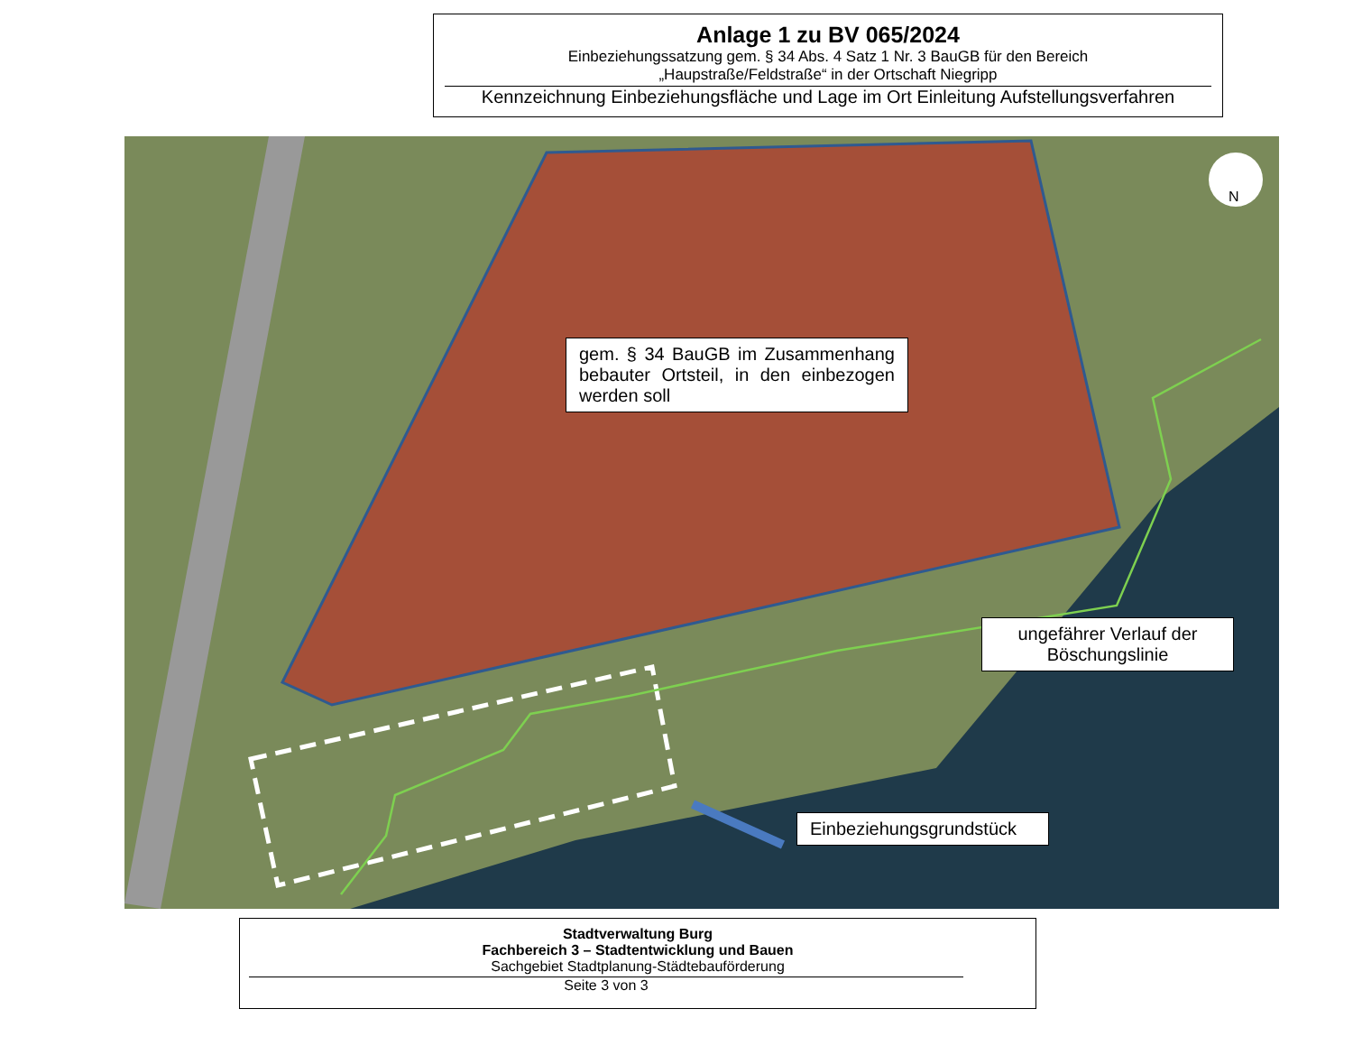Anlage 1 zu BV 065/2024
Einbeziehungssatzung gem. § 34 Abs. 4 Satz 1 Nr. 3 BauGB für den Bereich
„Haupstraße/Feldstraße“ in der Ortschaft Niegripp
Kennzeichnung Einbeziehungsfläche und Lage im Ort Einleitung Aufstellungsverfahren
N
gem. § 34 BauGB im Zusammenhang bebauter Ortsteil, in den einbezogen werden soll
ungefährer Verlauf der Böschungslinie
Einbeziehungsgrundstück
Stadtverwaltung Burg
Fachbereich 3 – Stadtentwicklung und Bauen
Sachgebiet Stadtplanung-Städtebauförderung
Seite 3 von 3